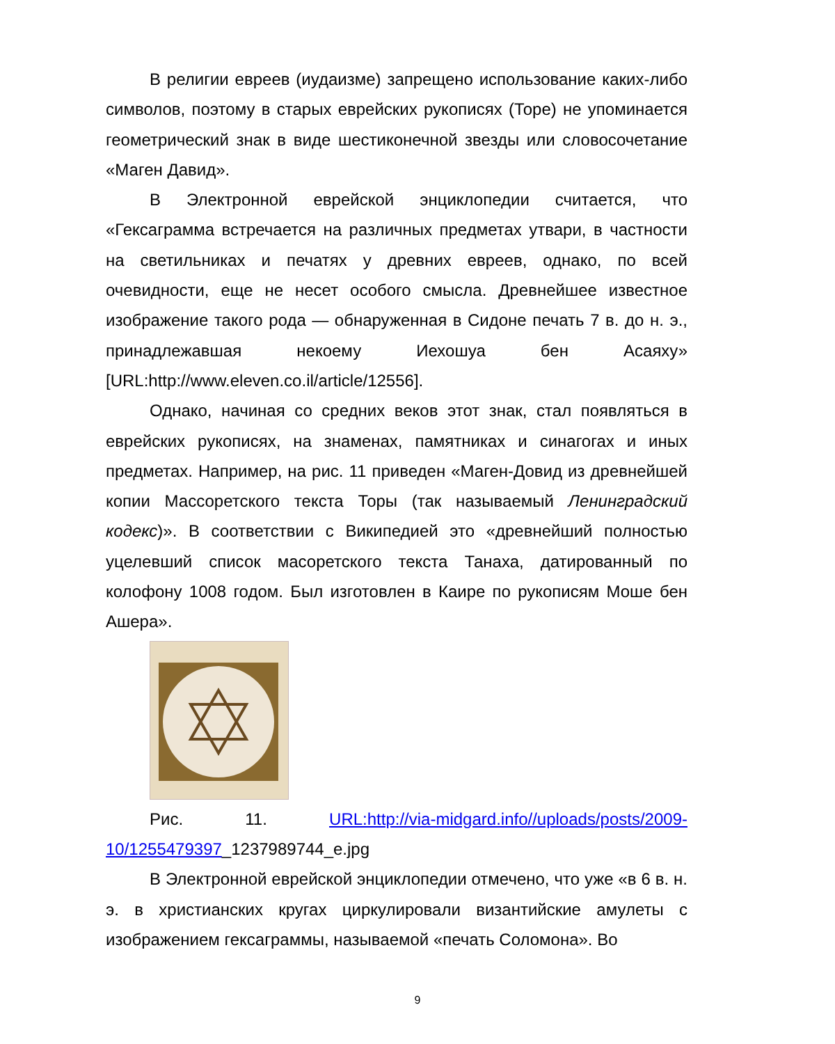В религии евреев (иудаизме) запрещено использование каких-либо символов, поэтому в старых еврейских рукописях (Торе) не упоминается геометрический знак в виде шестиконечной звезды или словосочетание «Маген Давид».
В Электронной еврейской энциклопедии считается, что «Гексаграмма встречается на различных предметах утвари, в частности на светильниках и печатях у древних евреев, однако, по всей очевидности, еще не несет особого смысла. Древнейшее известное изображение такого рода — обнаруженная в Сидоне печать 7 в. до н. э., принадлежавшая некоему Иехошуа бен Асаяху» [URL:http://www.eleven.co.il/article/12556].
Однако, начиная со средних веков этот знак, стал появляться в еврейских рукописях, на знаменах, памятниках и синагогах и иных предметах. Например, на рис. 11 приведен «Маген-Довид из древнейшей копии Массоретского текста Торы (так называемый Ленинградский кодекс)». В соответствии с Википедией это «древнейший полностью уцелевший список масоретского текста Танаха, датированный по колофону 1008 годом. Был изготовлен в Каире по рукописям Моше бен Ашера».
Рис. 11. URL:http://via-midgard.info//uploads/posts/2009-10/1255479397_1237989744_e.jpg
В Электронной еврейской энциклопедии отмечено, что уже «в 6 в. н. э. в христианских кругах циркулировали византийские амулеты с изображением гексаграммы, называемой «печать Соломона». Во
9